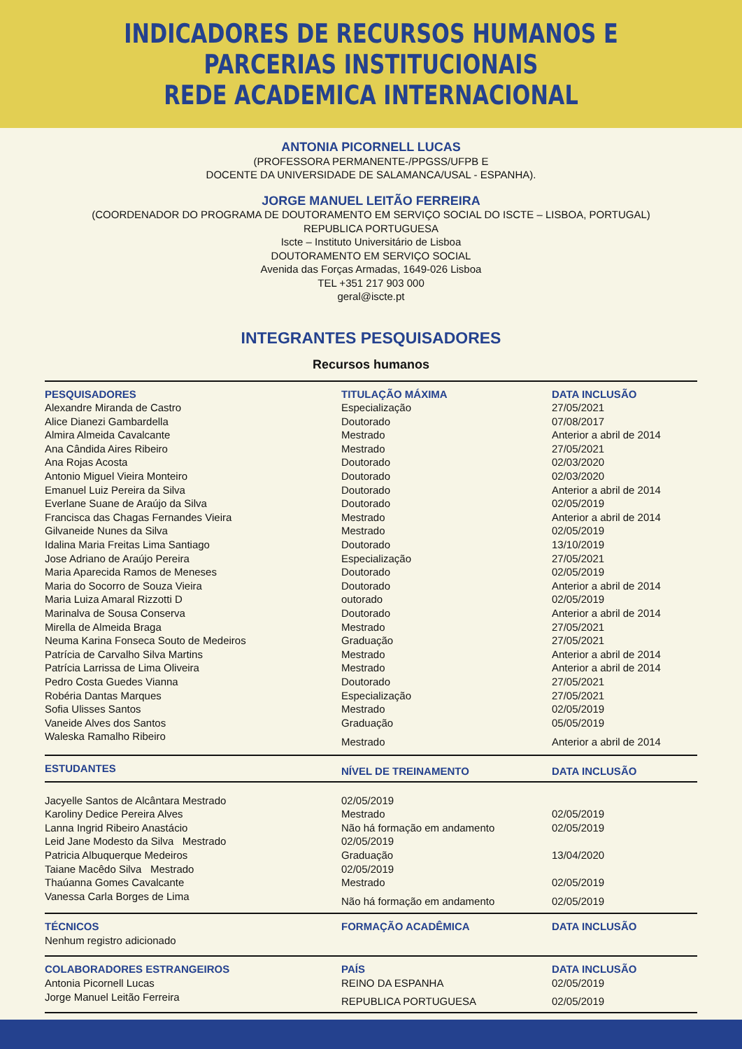INDICADORES DE RECURSOS HUMANOS E PARCERIAS INSTITUCIONAIS
REDE ACADEMICA INTERNACIONAL
ANTONIA PICORNELL LUCAS
(PROFESSORA PERMANENTE-/PPGSS/UFPB E
DOCENTE DA UNIVERSIDADE DE SALAMANCA/USAL - ESPANHA).
JORGE MANUEL LEITÃO FERREIRA
(COORDENADOR DO PROGRAMA DE DOUTORAMENTO EM SERVIÇO SOCIAL DO ISCTE – LISBOA, PORTUGAL)
REPUBLICA PORTUGUESA
Iscte – Instituto Universitário de Lisboa
DOUTORAMENTO EM SERVIÇO SOCIAL
Avenida das Forças Armadas, 1649-026 Lisboa
TEL +351 217 903 000
geral@iscte.pt
INTEGRANTES PESQUISADORES
Recursos humanos
| PESQUISADORES | TITULAÇÃO MÁXIMA | DATA INCLUSÃO |
| --- | --- | --- |
| Alexandre Miranda de Castro | Especialização | 27/05/2021 |
| Alice Dianezi Gambardella | Doutorado | 07/08/2017 |
| Almira Almeida Cavalcante | Mestrado | Anterior a abril de 2014 |
| Ana Cândida Aires Ribeiro | Mestrado | 27/05/2021 |
| Ana Rojas Acosta | Doutorado | 02/03/2020 |
| Antonio Miguel Vieira Monteiro | Doutorado | 02/03/2020 |
| Emanuel Luiz Pereira da Silva | Doutorado | Anterior a abril de 2014 |
| Everlane Suane de Araújo da Silva | Doutorado | 02/05/2019 |
| Francisca das Chagas Fernandes Vieira | Mestrado | Anterior a abril de 2014 |
| Gilvaneide Nunes da Silva | Mestrado | 02/05/2019 |
| Idalina Maria Freitas Lima Santiago | Doutorado | 13/10/2019 |
| Jose Adriano de Araújo Pereira | Especialização | 27/05/2021 |
| Maria Aparecida Ramos de Meneses | Doutorado | 02/05/2019 |
| Maria do Socorro de Souza Vieira | Doutorado | Anterior a abril de 2014 |
| Maria Luiza Amaral Rizzotti D | outorado | 02/05/2019 |
| Marinalva de Sousa Conserva | Doutorado | Anterior a abril de 2014 |
| Mirella de Almeida Braga | Mestrado | 27/05/2021 |
| Neuma Karina Fonseca Souto de Medeiros | Graduação | 27/05/2021 |
| Patrícia de Carvalho Silva Martins | Mestrado | Anterior a abril de 2014 |
| Patrícia Larrissa de Lima Oliveira | Mestrado | Anterior a abril de 2014 |
| Pedro Costa Guedes Vianna | Doutorado | 27/05/2021 |
| Robéria Dantas Marques | Especialização | 27/05/2021 |
| Sofia Ulisses Santos | Mestrado | 02/05/2019 |
| Vaneide Alves dos Santos | Graduação | 05/05/2019 |
| Waleska Ramalho Ribeiro | Mestrado | Anterior a abril de 2014 |
| ESTUDANTES | NÍVEL DE TREINAMENTO | DATA INCLUSÃO |
| Jacyelle Santos de Alcântara Mestrado | 02/05/2019 | |
| Karoliny Dedice Pereira Alves | Mestrado | 02/05/2019 |
| Lanna Ingrid Ribeiro Anastácio | Não há formação em andamento | 02/05/2019 |
| Leid Jane Modesto da Silva Mestrado | 02/05/2019 | |
| Patricia Albuquerque Medeiros | Graduação | 13/04/2020 |
| Taiane Macêdo Silva Mestrado | 02/05/2019 | |
| Thaúanna Gomes Cavalcante | Mestrado | 02/05/2019 |
| Vanessa Carla Borges de Lima | Não há formação em andamento | 02/05/2019 |
| TÉCNICOS | FORMAÇÃO ACADÊMICA | DATA INCLUSÃO |
| Nenhum registro adicionado | | |
| COLABORADORES ESTRANGEIROS | PAÍS | DATA INCLUSÃO |
| Antonia Picornell Lucas | REINO DA ESPANHA | 02/05/2019 |
| Jorge Manuel Leitão Ferreira | REPUBLICA PORTUGUESA | 02/05/2019 |